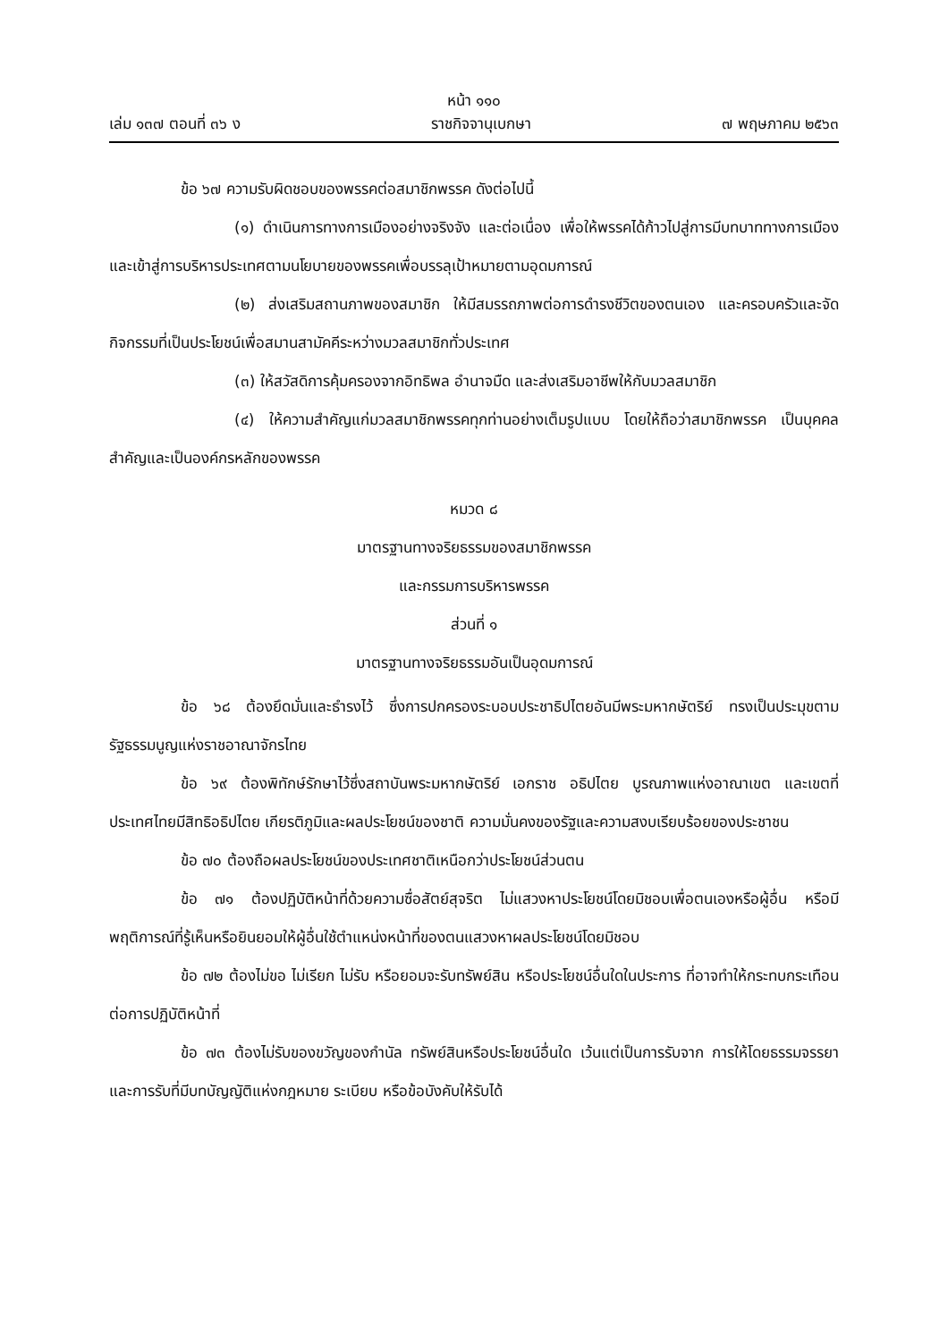หน้า ๑๑๐
เล่ม ๑๓๗ ตอนที่ ๓๖ ง ราชกิจจานุเบกษา ๗ พฤษภาคม ๒๕๖๓
ข้อ ๖๗ ความรับผิดชอบของพรรคต่อสมาชิกพรรค ดังต่อไปนี้
(๑) ดำเนินการทางการเมืองอย่างจริงจัง และต่อเนื่อง เพื่อให้พรรคได้ก้าวไปสู่การมีบทบาททางการเมือง และเข้าสู่การบริหารประเทศตามนโยบายของพรรคเพื่อบรรลุเป้าหมายตามอุดมการณ์
(๒) ส่งเสริมสถานภาพของสมาชิก ให้มีสมรรถภาพต่อการดำรงชีวิตของตนเอง และครอบครัวและจัดกิจกรรมที่เป็นประโยชน์เพื่อสมานสามัคคีระหว่างมวลสมาชิกทั่วประเทศ
(๓) ให้สวัสดิการคุ้มครองจากอิทธิพล อำนาจมืด และส่งเสริมอาชีพให้กับมวลสมาชิก
(๔) ให้ความสำคัญแก่มวลสมาชิกพรรคทุกท่านอย่างเต็มรูปแบบ โดยให้ถือว่าสมาชิกพรรค เป็นบุคคลสำคัญและเป็นองค์กรหลักของพรรค
หมวด ๘
มาตรฐานทางจริยธรรมของสมาชิกพรรค
และกรรมการบริหารพรรค
ส่วนที่ ๑
มาตรฐานทางจริยธรรมอันเป็นอุดมการณ์
ข้อ ๖๘ ต้องยึดมั่นและธำรงไว้ ซึ่งการปกครองระบอบประชาธิปไตยอันมีพระมหากษัตริย์ ทรงเป็นประมุขตามรัฐธรรมนูญแห่งราชอาณาจักรไทย
ข้อ ๖๙ ต้องพิทักษ์รักษาไว้ซึ่งสถาบันพระมหากษัตริย์ เอกราช อธิปไตย บูรณภาพแห่งอาณาเขต และเขตที่ประเทศไทยมีสิทธิอธิปไตย เกียรติภูมิและผลประโยชน์ของชาติ ความมั่นคงของรัฐและความสงบเรียบร้อยของประชาชน
ข้อ ๗๐ ต้องถือผลประโยชน์ของประเทศชาติเหนือกว่าประโยชน์ส่วนตน
ข้อ ๗๑ ต้องปฏิบัติหน้าที่ด้วยความซื่อสัตย์สุจริต ไม่แสวงหาประโยชน์โดยมิชอบเพื่อตนเองหรือผู้อื่น หรือมีพฤติการณ์ที่รู้เห็นหรือยินยอมให้ผู้อื่นใช้ตำแหน่งหน้าที่ของตนแสวงหาผลประโยชน์โดยมิชอบ
ข้อ ๗๒ ต้องไม่ขอ ไม่เรียก ไม่รับ หรือยอมจะรับทรัพย์สิน หรือประโยชน์อื่นใดในประการ ที่อาจทำให้กระทบกระเทือนต่อการปฏิบัติหน้าที่
ข้อ ๗๓ ต้องไม่รับของขวัญของกำนัล ทรัพย์สินหรือประโยชน์อื่นใด เว้นแต่เป็นการรับจาก การให้โดยธรรมจรรยา และการรับที่มีบทบัญญัติแห่งกฎหมาย ระเบียบ หรือข้อบังคับให้รับได้